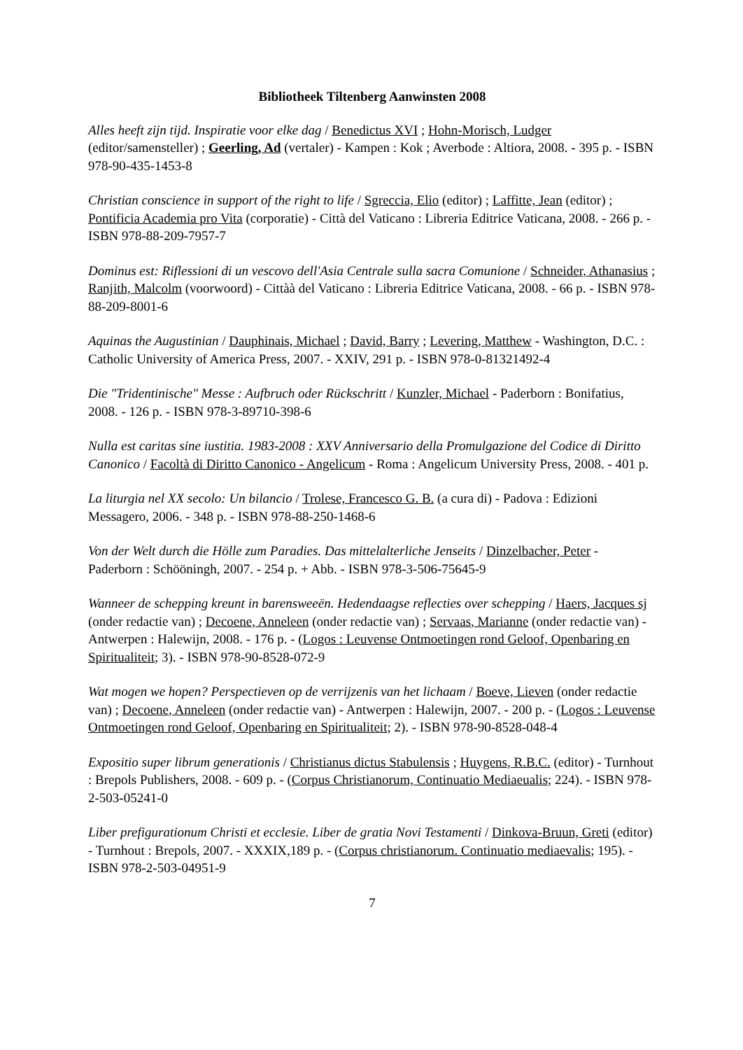Bibliotheek Tiltenberg Aanwinsten 2008
Alles heeft zijn tijd. Inspiratie voor elke dag / Benedictus XVI ; Hohn-Morisch, Ludger (editor/samensteller) ; Geerling, Ad (vertaler) - Kampen : Kok ; Averbode : Altiora, 2008. - 395 p. - ISBN 978-90-435-1453-8
Christian conscience in support of the right to life / Sgreccia, Elio (editor) ; Laffitte, Jean (editor) ; Pontificia Academia pro Vita (corporatie) - Città del Vaticano : Libreria Editrice Vaticana, 2008. - 266 p. - ISBN 978-88-209-7957-7
Dominus est: Riflessioni di un vescovo dell'Asia Centrale sulla sacra Comunione / Schneider, Athanasius ; Ranjith, Malcolm (voorwoord) - Cittàà del Vaticano : Libreria Editrice Vaticana, 2008. - 66 p. - ISBN 978-88-209-8001-6
Aquinas the Augustinian / Dauphinais, Michael ; David, Barry ; Levering, Matthew - Washington, D.C. : Catholic University of America Press, 2007. - XXIV, 291 p. - ISBN 978-0-81321492-4
Die "Tridentinische" Messe : Aufbruch oder Rückschritt / Kunzler, Michael - Paderborn : Bonifatius, 2008. - 126 p. - ISBN 978-3-89710-398-6
Nulla est caritas sine iustitia. 1983-2008 : XXV Anniversario della Promulgazione del Codice di Diritto Canonico / Facoltà di Diritto Canonico - Angelicum - Roma : Angelicum University Press, 2008. - 401 p.
La liturgia nel XX secolo: Un bilancio / Trolese, Francesco G. B. (a cura di) - Padova : Edizioni Messagero, 2006. - 348 p. - ISBN 978-88-250-1468-6
Von der Welt durch die Hölle zum Paradies. Das mittelalterliche Jenseits / Dinzelbacher, Peter - Paderborn : Schööningh, 2007. - 254 p. + Abb. - ISBN 978-3-506-75645-9
Wanneer de schepping kreunt in barensweeën. Hedendaagse reflecties over schepping / Haers, Jacques sj (onder redactie van) ; Decoene, Anneleen (onder redactie van) ; Servaas, Marianne (onder redactie van) - Antwerpen : Halewijn, 2008. - 176 p. - (Logos : Leuvense Ontmoetingen rond Geloof, Openbaring en Spiritualiteit; 3). - ISBN 978-90-8528-072-9
Wat mogen we hopen? Perspectieven op de verrijzenis van het lichaam / Boeve, Lieven (onder redactie van) ; Decoene, Anneleen (onder redactie van) - Antwerpen : Halewijn, 2007. - 200 p. - (Logos : Leuvense Ontmoetingen rond Geloof, Openbaring en Spiritualiteit; 2). - ISBN 978-90-8528-048-4
Expositio super librum generationis / Christianus dictus Stabulensis ; Huygens, R.B.C. (editor) - Turnhout : Brepols Publishers, 2008. - 609 p. - (Corpus Christianorum, Continuatio Mediaeualis; 224). - ISBN 978-2-503-05241-0
Liber prefigurationum Christi et ecclesie. Liber de gratia Novi Testamenti / Dinkova-Bruun, Greti (editor) - Turnhout : Brepols, 2007. - XXXIX,189 p. - (Corpus christianorum. Continuatio mediaevalis; 195). - ISBN 978-2-503-04951-9
7